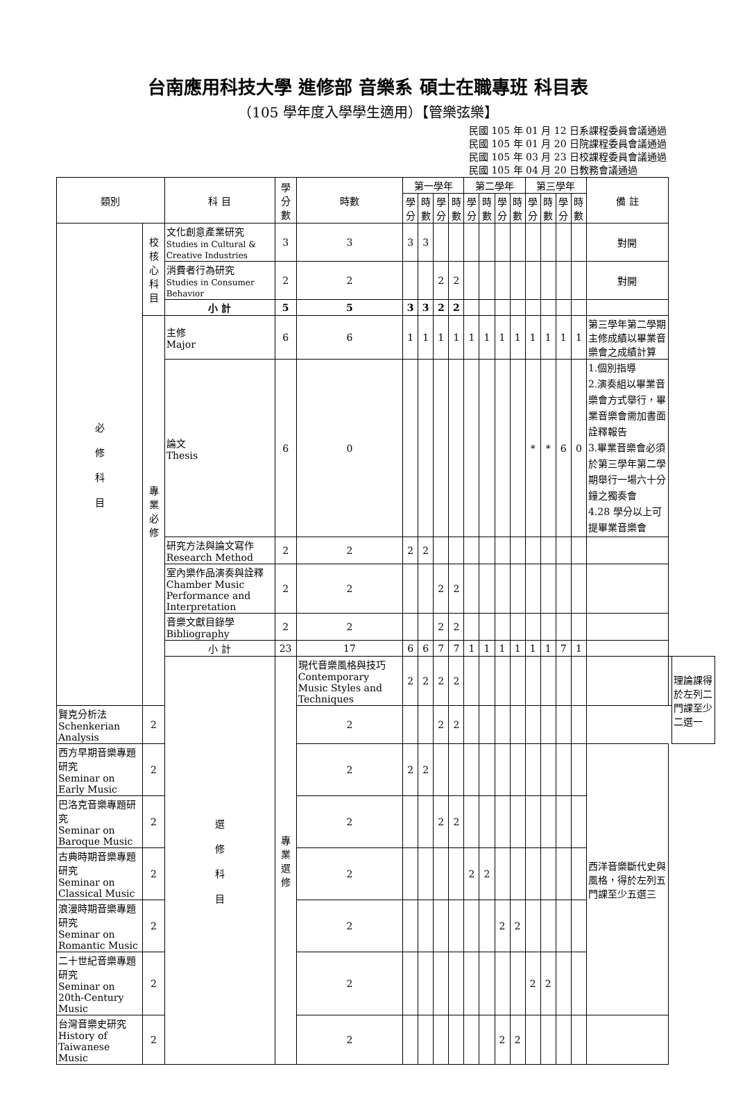台南應用科技大學 進修部 音樂系 碩士在職專班 科目表
（105 學年度入學學生適用）【管樂弦樂】
民國 105 年 01 月 12 日系課程委員會議通過
民國 105 年 01 月 20 日院課程委員會議通過
民國 105 年 03 月 23 日校課程委員會議通過
民國 105 年 04 月 20 日教務會議通過
| 類別 | | 科 目 | 學分數 | 時數 | 第一學年 | | | | 第二學年 | | | | 第三學年 | | | | 備 註 | | |
| --- | --- | --- | --- | --- | --- | --- | --- | --- | --- | --- | --- | --- | --- | --- | --- | --- | --- | --- | --- |
| | | | | | 學分 | 時數 | 學分 | 時數 | 學分 | 時數 | 學分 | 時數 | 學分 | 時數 | 學分 | 時數 | | | |
| 必 修 科 目 | 校核心科目 | 文化創意產業研究 Studies in Cultural & Creative Industries | 3 | 3 | 3 | 3 | | | | | | | | | | | 對開 | | |
| | | 消費者行為研究 Studies in Consumer Behavior | 2 | 2 | | | 2 | 2 | | | | | | | | | 對開 | | |
| | | 小 計 | 5 | 5 | 3 | 3 | 2 | 2 | | | | | | | | | | | |
| | 專業必修 | 主修 Major | 6 | 6 | 1 | 1 | 1 | 1 | 1 | 1 | 1 | 1 | 1 | 1 | 1 | 1 | 第三學年第二學期主修成績以畢業音樂會之成績計算 | | |
| | | 論文 Thesis | 6 | 0 | | | | | | | | | * | * | 6 | 0 | 1.個別指導 2.演奏組以畢業音樂會方式舉行，畢業音樂會需加書面詮釋報告 3.畢業音樂會必須於第三學年第二學期舉行一場六十分鐘之獨奏會 4.28 學分以上可提畢業音樂會 | | |
| | | 研究方法與論文寫作 Research Method | 2 | 2 | 2 | 2 | | | | | | | | | | | | | |
| | | 室內樂作品演奏與詮釋 Chamber Music Performance and Interpretation | 2 | 2 | | | 2 | 2 | | | | | | | | | | | |
| | | 音樂文獻目錄學 Bibliography | 2 | 2 | | | 2 | 2 | | | | | | | | | | | |
| | | 小 計 | 23 | 17 | 6 | 6 | 7 | 7 | 1 | 1 | 1 | 1 | 1 | 1 | 7 | 1 | | | |
| | | 選 修 科 目 | 專業選修 | 現代音樂風格與技巧 Contemporary Music Styles and Techniques | 2 | 2 | 2 | 2 | | | | | | | | | | | 理論課得於左列二門課至少二選一 |
| 賢克分析法 Schenkerian Analysis | 2 | | | 2 | | | 2 | 2 | | | | | | | | | | | |
| 西方早期音樂專題研究 Seminar on Early Music | 2 | | | 2 | 2 | 2 | | | | | | | | | | | 西洋音樂斷代史與風格，得於左列五門課至少五選三 | | |
| 巴洛克音樂專題研究 Seminar on Baroque Music | 2 | | | 2 | | | 2 | 2 | | | | | | | | | | | |
| 古典時期音樂專題研究 Seminar on Classical Music | 2 | | | 2 | | | | | 2 | 2 | | | | | | | | | |
| 浪漫時期音樂專題研究 Seminar on Romantic Music | 2 | | | 2 | | | | | | | 2 | 2 | | | | | | | |
| 二十世紀音樂專題研究 Seminar on 20th-Century Music | 2 | | | 2 | | | | | | | | | 2 | 2 | | | | | |
| 台灣音樂史研究 History of Taiwanese Music | 2 | | | 2 | | | | | | | 2 | 2 | | | | | | | |